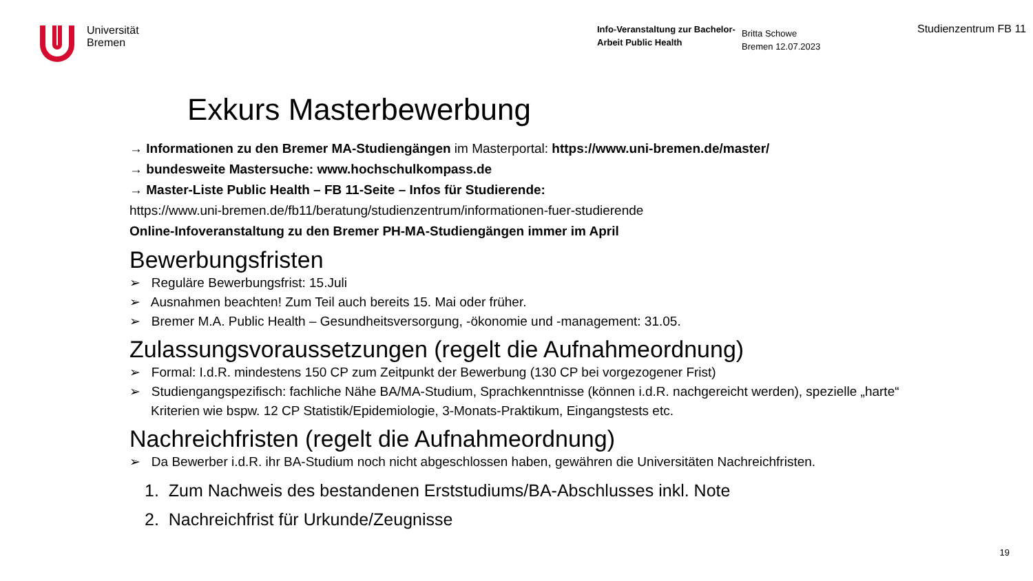Universität
Bremen
Info-Veranstaltung zur Bachelor-Arbeit Public Health
Britta Schowe
Bremen 12.07.2023
Studienzentrum FB 11
Exkurs Masterbewerbung
→ Informationen zu den Bremer MA-Studiengängen im Masterportal: https://www.uni-bremen.de/master/
→ bundesweite Mastersuche: www.hochschulkompass.de
→ Master-Liste Public Health – FB 11-Seite – Infos für Studierende:
https://www.uni-bremen.de/fb11/beratung/studienzentrum/informationen-fuer-studierende
Online-Infoveranstaltung zu den Bremer PH-MA-Studiengängen immer im April
Bewerbungsfristen
➢ Reguläre Bewerbungsfrist: 15.Juli
➢ Ausnahmen beachten! Zum Teil auch bereits 15. Mai oder früher.
➢ Bremer M.A. Public Health – Gesundheitsversorgung, -ökonomie und -management: 31.05.
Zulassungsvoraussetzungen (regelt die Aufnahmeordnung)
➢ Formal: I.d.R. mindestens 150 CP zum Zeitpunkt der Bewerbung (130 CP bei vorgezogener Frist)
➢ Studiengangspezifisch: fachliche Nähe BA/MA-Studium, Sprachkenntnisse (können i.d.R. nachgereicht werden), spezielle „harte“ Kriterien wie bspw. 12 CP Statistik/Epidemiologie, 3-Monats-Praktikum, Eingangstests etc.
Nachreichfristen (regelt die Aufnahmeordnung)
➢ Da Bewerber i.d.R. ihr BA-Studium noch nicht abgeschlossen haben, gewähren die Universitäten Nachreichfristen.
1. Zum Nachweis des bestandenen Erststudiums/BA-Abschlusses inkl. Note
2. Nachreichfrist für Urkunde/Zeugnisse
19